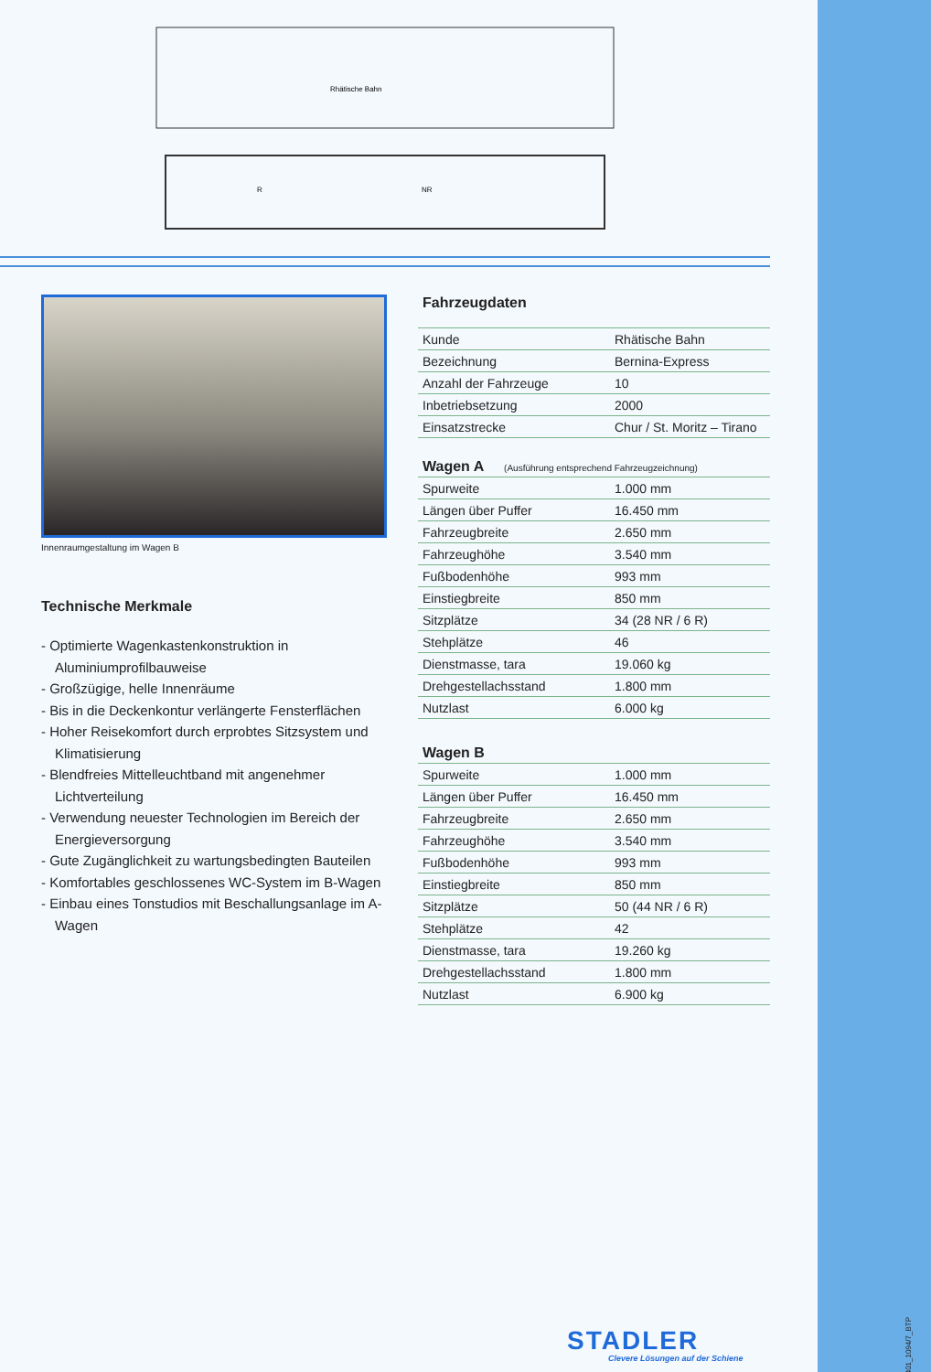0401_1094/7_BTP
Rhätische Bahn
R
NR
Innenraumgestaltung im Wagen B
Technische Merkmale
- Optimierte Wagenkastenkonstruktion in Aluminiumprofilbauweise
- Großzügige, helle Innenräume
- Bis in die Deckenkontur verlängerte Fensterflächen
- Hoher Reisekomfort durch erprobtes Sitzsystem und Klimatisierung
- Blendfreies Mittelleuchtband mit angenehmer Lichtverteilung
- Verwendung neuester Technologien im Bereich der Energieversorgung
- Gute Zugänglichkeit zu wartungsbedingten Bauteilen
- Komfortables geschlossenes WC-System im B-Wagen
- Einbau eines Tonstudios mit Beschallungsanlage im A-Wagen
Fahrzeugdaten
| Kunde | Rhätische Bahn |
| Bezeichnung | Bernina-Express |
| Anzahl der Fahrzeuge | 10 |
| Inbetriebsetzung | 2000 |
| Einsatzstrecke | Chur / St. Moritz – Tirano |
Wagen A (Ausführung entsprechend Fahrzeugzeichnung)
| Spurweite | 1.000 mm |
| Längen über Puffer | 16.450 mm |
| Fahrzeugbreite | 2.650 mm |
| Fahrzeughöhe | 3.540 mm |
| Fußbodenhöhe | 993 mm |
| Einstiegbreite | 850 mm |
| Sitzplätze | 34 (28 NR / 6 R) |
| Stehplätze | 46 |
| Dienstmasse, tara | 19.060 kg |
| Drehgestellachsstand | 1.800 mm |
| Nutzlast | 6.000 kg |
Wagen B
| Spurweite | 1.000 mm |
| Längen über Puffer | 16.450 mm |
| Fahrzeugbreite | 2.650 mm |
| Fahrzeughöhe | 3.540 mm |
| Fußbodenhöhe | 993 mm |
| Einstiegbreite | 850 mm |
| Sitzplätze | 50 (44 NR / 6 R) |
| Stehplätze | 42 |
| Dienstmasse, tara | 19.260 kg |
| Drehgestellachsstand | 1.800 mm |
| Nutzlast | 6.900 kg |
STADLER
Clevere Lösungen auf der Schiene